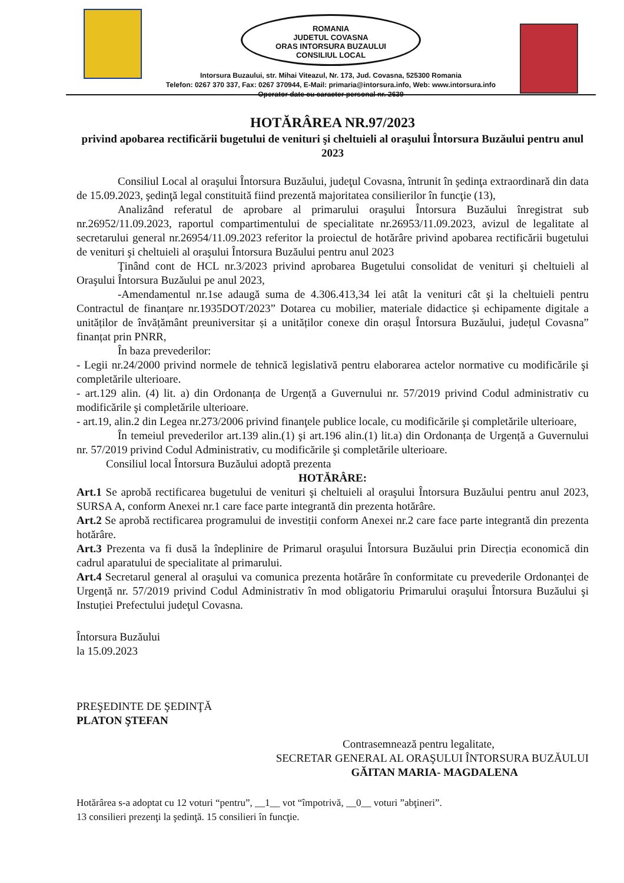ROMANIA
JUDETUL COVASNA
ORAS INTORSURA BUZAULUI
CONSILIUL LOCAL
Intorsura Buzaului, str. Mihai Viteazul, Nr. 173, Jud. Covasna, 525300 Romania
Telefon: 0267 370 337, Fax: 0267 370944, E-Mail: primaria@intorsura.info, Web: www.intorsura.info
Operator date cu caracter personal nr. 2639
HOTĂRÂREA NR.97/2023
privind apobarea rectificării bugetului de venituri şi cheltuieli al oraşului Întorsura Buzăului pentru anul 2023
Consiliul Local al oraşului Întorsura Buzăului, judeţul Covasna, întrunit în şedinţa extraordinară din data de 15.09.2023, şedinţă legal constituită fiind prezentă majoritatea consilierilor în funcţie (13),
Analizând referatul de aprobare al primarului oraşului Întorsura Buzăului înregistrat sub nr.26952/11.09.2023, raportul compartimentului de specialitate nr.26953/11.09.2023, avizul de legalitate al secretarului general nr.26954/11.09.2023 referitor la proiectul de hotărâre privind apobarea rectificării bugetului de venituri şi cheltuieli al oraşului Întorsura Buzăului pentru anul 2023
Ţinând cont de HCL nr.3/2023 privind aprobarea Bugetului consolidat de venituri şi cheltuieli al Oraşului Întorsura Buzăului pe anul 2023,
-Amendamentul nr.1se adaugă suma de 4.306.413,34 lei atât la venituri cât şi la cheltuieli pentru Contractul de finanțare nr.1935DOT/2023” Dotarea cu mobilier, materiale didactice și echipamente digitale a unităților de învățământ preuniversitar și a unităților conexe din orașul Întorsura Buzăului, județul Covasna” finanțat prin PNRR,
În baza prevederilor:
- Legii nr.24/2000 privind normele de tehnică legislativă pentru elaborarea actelor normative cu modificările şi completările ulterioare.
- art.129 alin. (4) lit. a) din Ordonanța de Urgență a Guvernului nr. 57/2019 privind Codul administrativ cu modificările şi completările ulterioare.
- art.19, alin.2 din Legea nr.273/2006 privind finanţele publice locale, cu modificările şi completările ulterioare,
În temeiul prevederilor art.139 alin.(1) şi art.196 alin.(1) lit.a) din Ordonanța de Urgență a Guvernului nr. 57/2019 privind Codul Administrativ, cu modificările şi completările ulterioare.
Consiliul local Întorsura Buzăului adoptă prezenta
HOTĂRÂRE:
Art.1 Se aprobă rectificarea bugetului de venituri şi cheltuieli al oraşului Întorsura Buzăului pentru anul 2023, SURSA A, conform Anexei nr.1 care face parte integrantă din prezenta hotărâre.
Art.2 Se aprobă rectificarea programului de investiții conform Anexei nr.2 care face parte integrantă din prezenta hotărâre.
Art.3 Prezenta va fi dusă la îndeplinire de Primarul oraşului Întorsura Buzăului prin Direcția economică din cadrul aparatului de specialitate al primarului.
Art.4 Secretarul general al oraşului va comunica prezenta hotărâre în conformitate cu prevederile Ordonanței de Urgență nr. 57/2019 privind Codul Administrativ în mod obligatoriu Primarului oraşului Întorsura Buzăului şi Instuției Prefectului judeţul Covasna.
Întorsura Buzăului
la 15.09.2023
PREŞEDINTE DE ŞEDINŢĂ
PLATON ŞTEFAN
Contrasemnează pentru legalitate,
SECRETAR GENERAL AL ORAŞULUI ÎNTORSURA BUZĂULUI
GĂITAN MARIA- MAGDALENA
Hotărârea s-a adoptat cu 12 voturi “pentru”, __1__ vot “împotrivă, __0__ voturi ”abţineri”.
13 consilieri prezenţi la şedinţă. 15 consilieri în funcţie.